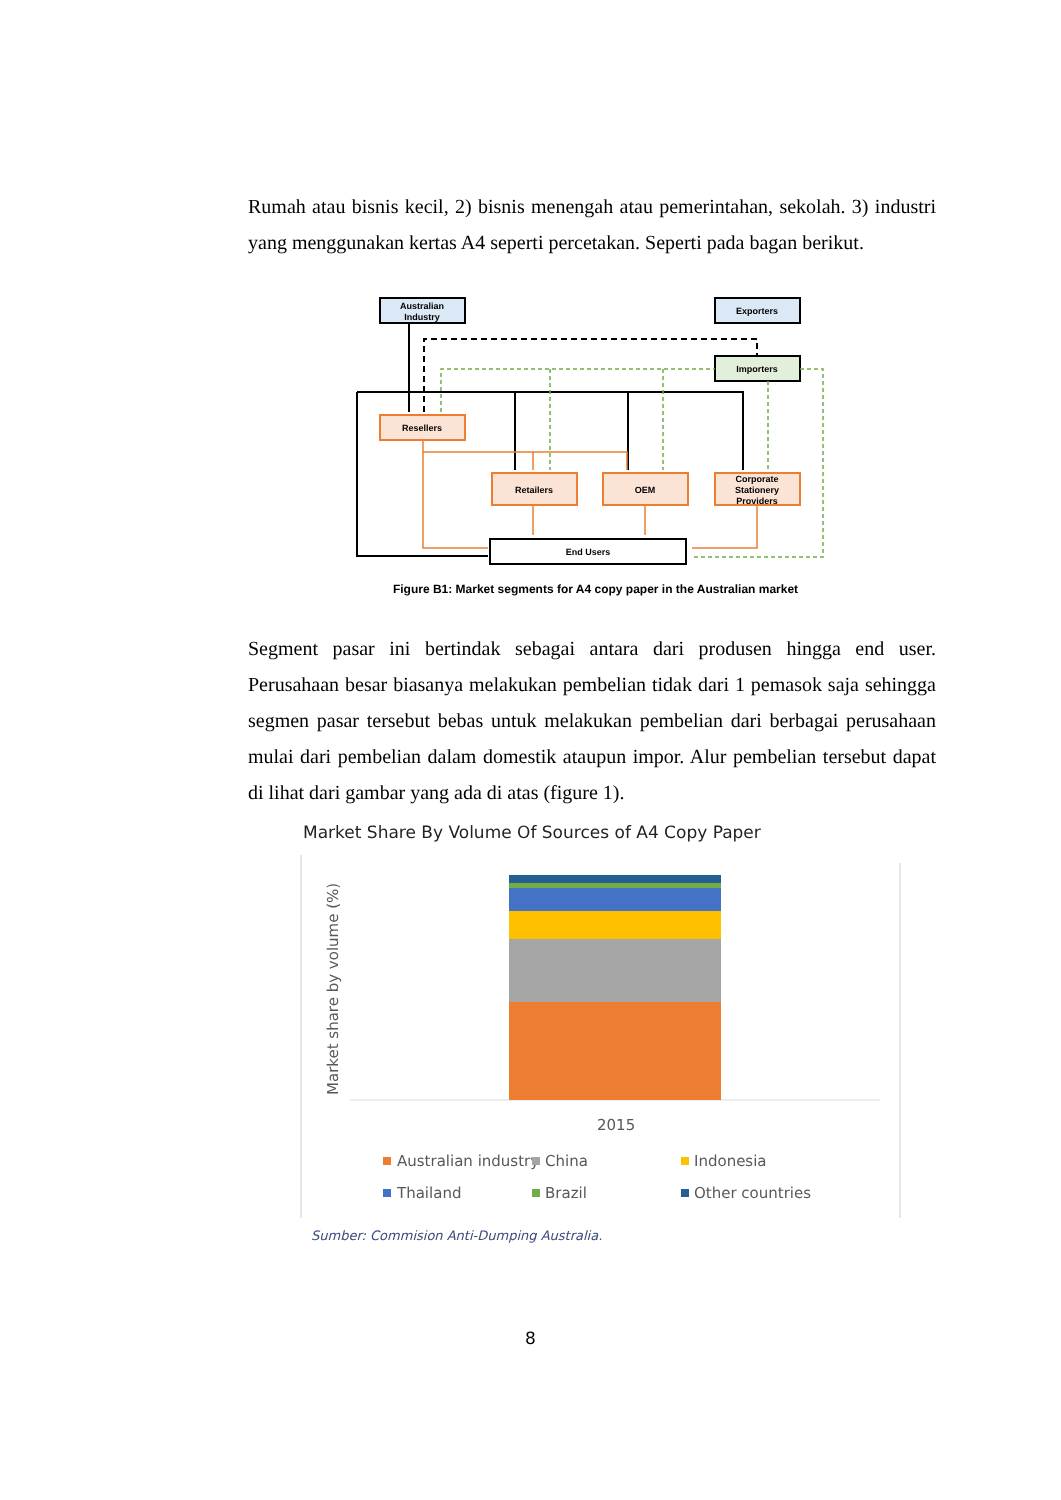Rumah atau bisnis kecil, 2) bisnis menengah atau pemerintahan, sekolah. 3) industri yang menggunakan kertas A4 seperti percetakan. Seperti pada bagan berikut.
Australian
Industry
Exporters
Importers
Resellers
Retailers
OEM
Corporate
Stationery
Providers
End Users
Figure B1: Market segments for A4 copy paper in the Australian market
Segment pasar ini bertindak sebagai antara dari produsen hingga end user. Perusahaan besar biasanya melakukan pembelian tidak dari 1 pemasok saja sehingga segmen pasar tersebut bebas untuk melakukan pembelian dari berbagai perusahaan mulai dari pembelian dalam domestik ataupun impor. Alur pembelian tersebut dapat di lihat dari gambar yang ada di atas (figure 1).
Market Share By Volume Of Sources of A4 Copy Paper
Market share by volume (%)
2015
Australian industry
China
Indonesia
Thailand
Brazil
Other countries
Sumber: Commision Anti-Dumping Australia.
8